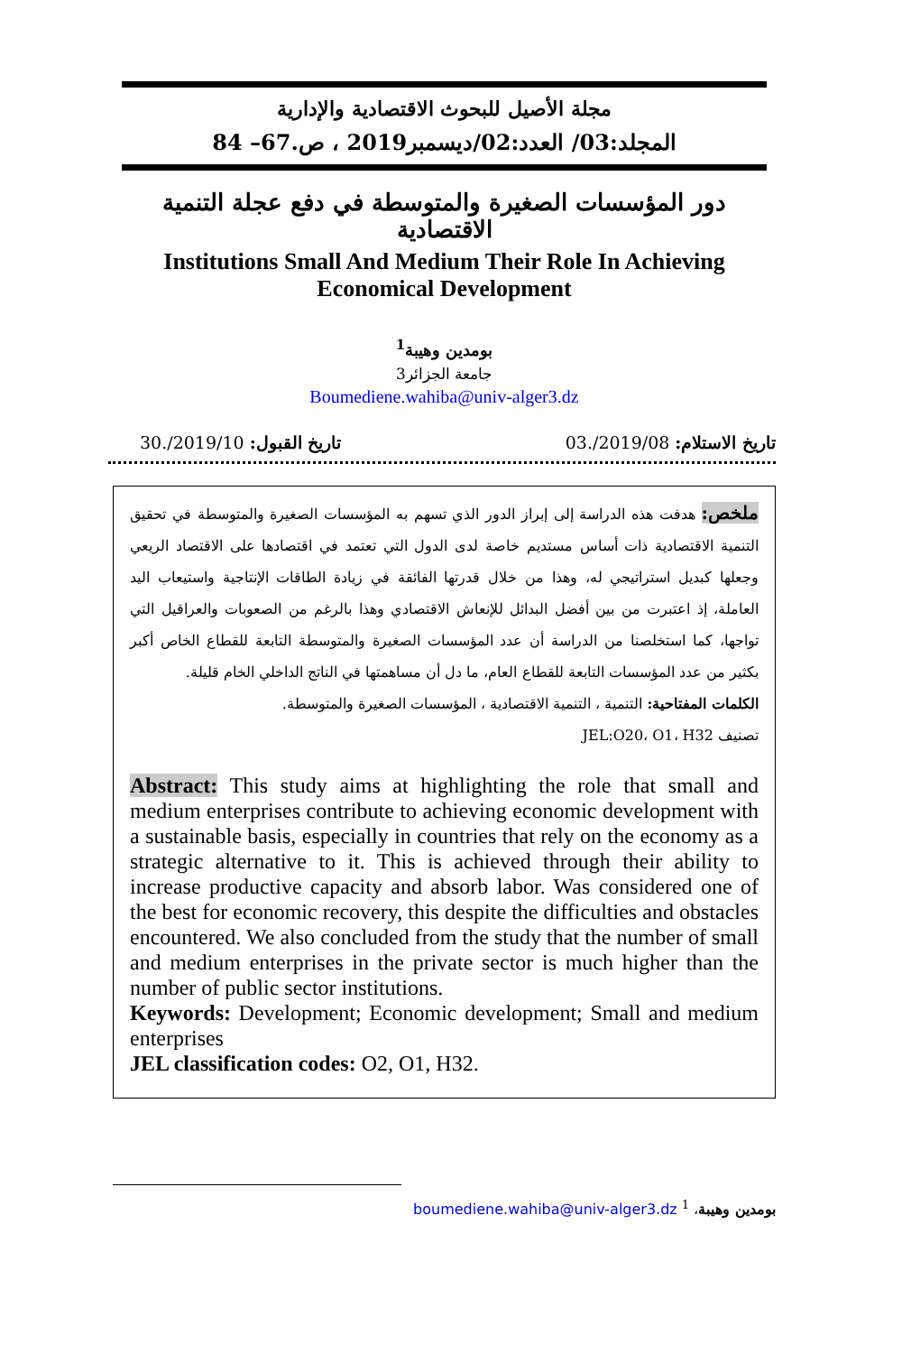مجلة الأصيل للبحوث الاقتصادية والإدارية
المجلد:03/ العدد:02/ديسمبر2019 ، ص.67– 84
دور المؤسسات الصغيرة والمتوسطة في دفع عجلة التنمية الاقتصادية
Institutions Small And Medium Their Role In Achieving
Economical Development
بومدين وهيبة<sup>1</sup>
جامعة الجزائر3
Boumediene.wahiba@univ-alger3.dz
تاريخ الاستلام: 2019/08/.03 تاريخ القبول: 2019/10/.30
ملخص: هدفت هذه الدراسة إلى إبراز الدور الذي تسهم به المؤسسات الصغيرة والمتوسطة في تحقيق التنمية الاقتصادية ذات أساس مستديم خاصة لدى الدول التي تعتمد في اقتصادها على الاقتصاد الريعي وجعلها كبديل استراتيجي له، وهذا من خلال قدرتها الفائقة في زيادة الطاقات الإنتاجية واستيعاب اليد العاملة، إذ اعتبرت من بين أفضل البدائل للإنعاش الاقتصادي وهذا بالرغم من الصعوبات والعراقيل التي تواجها، كما استخلصنا من الدراسة أن عدد المؤسسات الصغيرة والمتوسطة التابعة للقطاع الخاص أكبر بكثير من عدد المؤسسات التابعة للقطاع العام، ما دل أن مساهمتها في الناتج الداخلي الخام قليلة.
الكلمات المفتاحية: التنمية ، التنمية الاقتصادية ، المؤسسات الصغيرة والمتوسطة.
تصنيف JEL:O20، O1، H32
Abstract: This study aims at highlighting the role that small and medium enterprises contribute to achieving economic development with a sustainable basis, especially in countries that rely on the economy as a strategic alternative to it. This is achieved through their ability to increase productive capacity and absorb labor. Was considered one of the best for economic recovery, this despite the difficulties and obstacles encountered. We also concluded from the study that the number of small and medium enterprises in the private sector is much higher than the number of public sector institutions.
Keywords: Development; Economic development; Small and medium enterprises
JEL classification codes: O2, O1, H32.
بومدين وهيبة، <sup>1</sup> boumediene.wahiba@univ-alger3.dz